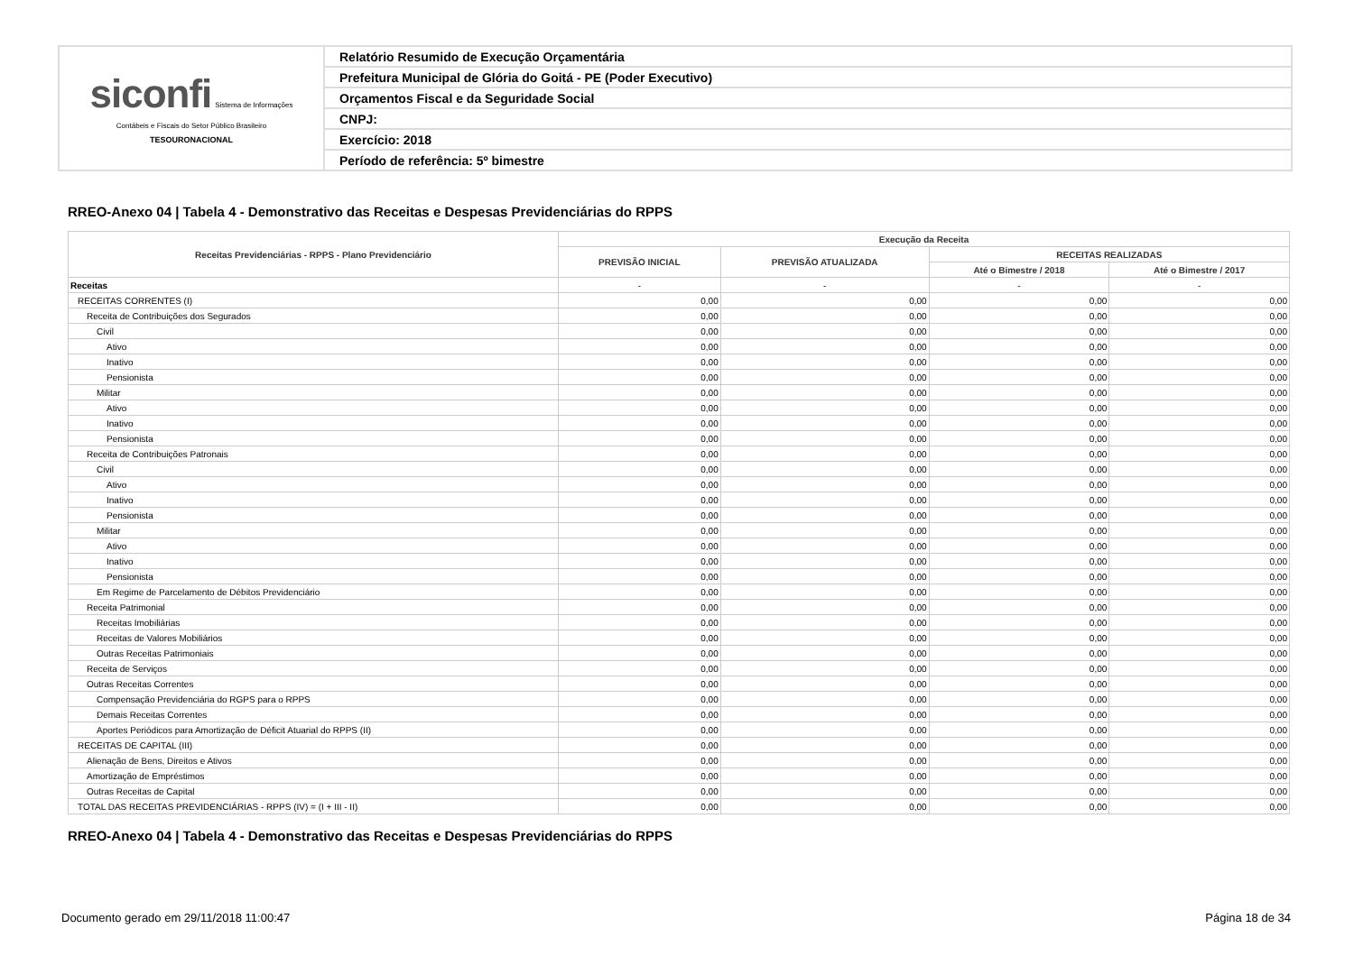| siconfi Sistema de Informações Contábeis e Fiscais do Setor Público Brasileiro TESOURONACIONAL | Relatório Resumido de Execução Orçamentária |
| | Prefeitura Municipal de Glória do Goitá - PE (Poder Executivo) |
| | Orçamentos Fiscal e da Seguridade Social |
| | CNPJ: |
| | Exercício: 2018 |
| | Período de referência: 5º bimestre |
RREO-Anexo 04 | Tabela 4 - Demonstrativo das Receitas e Despesas Previdenciárias do RPPS
| Receitas Previdenciárias - RPPS - Plano Previdenciário | Execução da Receita | | | |
| --- | --- | --- | --- | --- |
| | PREVISÃO INICIAL | PREVISÃO ATUALIZADA | RECEITAS REALIZADAS | |
| | | | Até o Bimestre / 2018 | Até o Bimestre / 2017 |
| Receitas | - | - | - | - |
| RECEITAS CORRENTES (I) | 0,00 | 0,00 | 0,00 | 0,00 |
| Receita de Contribuições dos Segurados | 0,00 | 0,00 | 0,00 | 0,00 |
| Civil | 0,00 | 0,00 | 0,00 | 0,00 |
| Ativo | 0,00 | 0,00 | 0,00 | 0,00 |
| Inativo | 0,00 | 0,00 | 0,00 | 0,00 |
| Pensionista | 0,00 | 0,00 | 0,00 | 0,00 |
| Militar | 0,00 | 0,00 | 0,00 | 0,00 |
| Ativo | 0,00 | 0,00 | 0,00 | 0,00 |
| Inativo | 0,00 | 0,00 | 0,00 | 0,00 |
| Pensionista | 0,00 | 0,00 | 0,00 | 0,00 |
| Receita de Contribuições Patronais | 0,00 | 0,00 | 0,00 | 0,00 |
| Civil | 0,00 | 0,00 | 0,00 | 0,00 |
| Ativo | 0,00 | 0,00 | 0,00 | 0,00 |
| Inativo | 0,00 | 0,00 | 0,00 | 0,00 |
| Pensionista | 0,00 | 0,00 | 0,00 | 0,00 |
| Militar | 0,00 | 0,00 | 0,00 | 0,00 |
| Ativo | 0,00 | 0,00 | 0,00 | 0,00 |
| Inativo | 0,00 | 0,00 | 0,00 | 0,00 |
| Pensionista | 0,00 | 0,00 | 0,00 | 0,00 |
| Em Regime de Parcelamento de Débitos Previdenciário | 0,00 | 0,00 | 0,00 | 0,00 |
| Receita Patrimonial | 0,00 | 0,00 | 0,00 | 0,00 |
| Receitas Imobiliárias | 0,00 | 0,00 | 0,00 | 0,00 |
| Receitas de Valores Mobiliários | 0,00 | 0,00 | 0,00 | 0,00 |
| Outras Receitas Patrimoniais | 0,00 | 0,00 | 0,00 | 0,00 |
| Receita de Serviços | 0,00 | 0,00 | 0,00 | 0,00 |
| Outras Receitas Correntes | 0,00 | 0,00 | 0,00 | 0,00 |
| Compensação Previdenciária do RGPS para o RPPS | 0,00 | 0,00 | 0,00 | 0,00 |
| Demais Receitas Correntes | 0,00 | 0,00 | 0,00 | 0,00 |
| Aportes Periódicos para Amortização de Déficit Atuarial do RPPS (II) | 0,00 | 0,00 | 0,00 | 0,00 |
| RECEITAS DE CAPITAL (III) | 0,00 | 0,00 | 0,00 | 0,00 |
| Alienação de Bens, Direitos e Ativos | 0,00 | 0,00 | 0,00 | 0,00 |
| Amortização de Empréstimos | 0,00 | 0,00 | 0,00 | 0,00 |
| Outras Receitas de Capital | 0,00 | 0,00 | 0,00 | 0,00 |
| TOTAL DAS RECEITAS PREVIDENCIÁRIAS - RPPS (IV) = (I + III - II) | 0,00 | 0,00 | 0,00 | 0,00 |
RREO-Anexo 04 | Tabela 4 - Demonstrativo das Receitas e Despesas Previdenciárias do RPPS
Documento gerado em 29/11/2018 11:00:47 Página 18 de 34